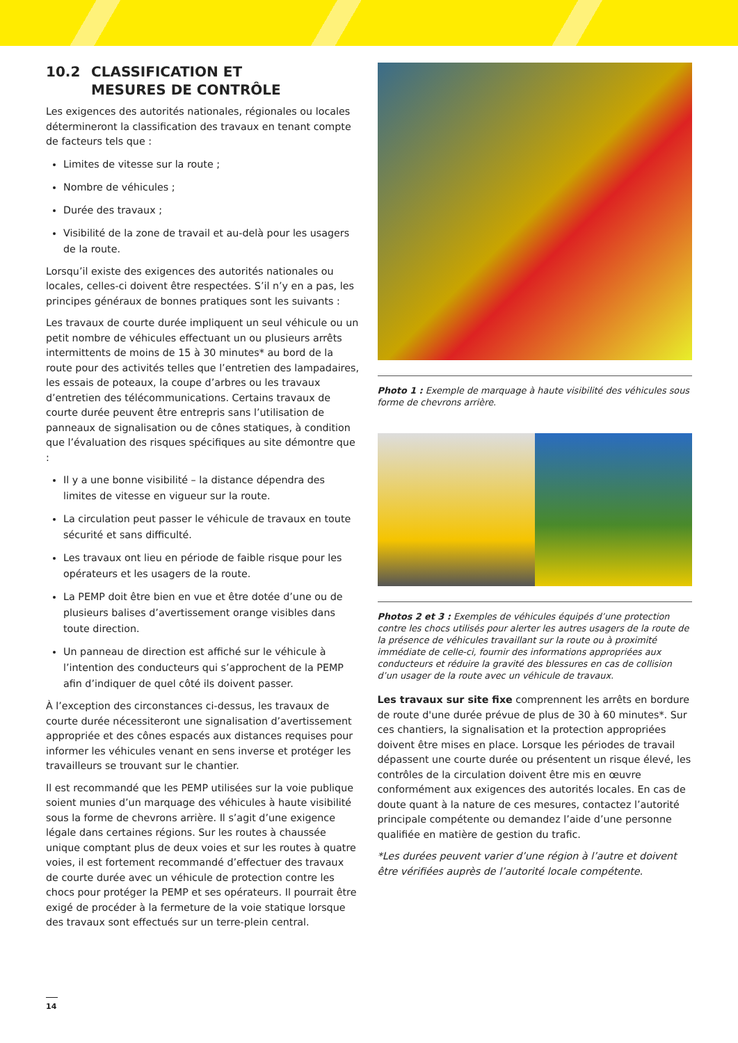10.2 CLASSIFICATION ET
MESURES DE CONTRÔLE
Les exigences des autorités nationales, régionales ou locales détermineront la classification des travaux en tenant compte de facteurs tels que :
Limites de vitesse sur la route ;
Nombre de véhicules ;
Durée des travaux ;
Visibilité de la zone de travail et au-delà pour les usagers de la route.
Lorsqu’il existe des exigences des autorités nationales ou locales, celles-ci doivent être respectées. S’il n’y en a pas, les principes généraux de bonnes pratiques sont les suivants :
Les travaux de courte durée impliquent un seul véhicule ou un petit nombre de véhicules effectuant un ou plusieurs arrêts intermittents de moins de 15 à 30 minutes* au bord de la route pour des activités telles que l’entretien des lampadaires, les essais de poteaux, la coupe d’arbres ou les travaux d’entretien des télécommunications. Certains travaux de courte durée peuvent être entrepris sans l’utilisation de panneaux de signalisation ou de cônes statiques, à condition que l’évaluation des risques spécifiques au site démontre que :
Il y a une bonne visibilité – la distance dépendra des limites de vitesse en vigueur sur la route.
La circulation peut passer le véhicule de travaux en toute sécurité et sans difficulté.
Les travaux ont lieu en période de faible risque pour les opérateurs et les usagers de la route.
La PEMP doit être bien en vue et être dotée d’une ou de plusieurs balises d’avertissement orange visibles dans toute direction.
Un panneau de direction est affiché sur le véhicule à l’intention des conducteurs qui s’approchent de la PEMP afin d’indiquer de quel côté ils doivent passer.
À l’exception des circonstances ci-dessus, les travaux de courte durée nécessiteront une signalisation d’avertissement appropriée et des cônes espacés aux distances requises pour informer les véhicules venant en sens inverse et protéger les travailleurs se trouvant sur le chantier.
Il est recommandé que les PEMP utilisées sur la voie publique soient munies d’un marquage des véhicules à haute visibilité sous la forme de chevrons arrière. Il s’agit d’une exigence légale dans certaines régions. Sur les routes à chaussée unique comptant plus de deux voies et sur les routes à quatre voies, il est fortement recommandé d’effectuer des travaux de courte durée avec un véhicule de protection contre les chocs pour protéger la PEMP et ses opérateurs. Il pourrait être exigé de procéder à la fermeture de la voie statique lorsque des travaux sont effectués sur un terre-plein central.
Photo 1 : Exemple de marquage à haute visibilité des véhicules sous forme de chevrons arrière.
Photos 2 et 3 : Exemples de véhicules équipés d’une protection contre les chocs utilisés pour alerter les autres usagers de la route de la présence de véhicules travaillant sur la route ou à proximité immédiate de celle-ci, fournir des informations appropriées aux conducteurs et réduire la gravité des blessures en cas de collision d’un usager de la route avec un véhicule de travaux.
Les travaux sur site fixe comprennent les arrêts en bordure de route d'une durée prévue de plus de 30 à 60 minutes*. Sur ces chantiers, la signalisation et la protection appropriées doivent être mises en place. Lorsque les périodes de travail dépassent une courte durée ou présentent un risque élevé, les contrôles de la circulation doivent être mis en œuvre conformément aux exigences des autorités locales. En cas de doute quant à la nature de ces mesures, contactez l’autorité principale compétente ou demandez l’aide d’une personne qualifiée en matière de gestion du trafic.
*Les durées peuvent varier d’une région à l’autre et doivent être vérifiées auprès de l’autorité locale compétente.
14